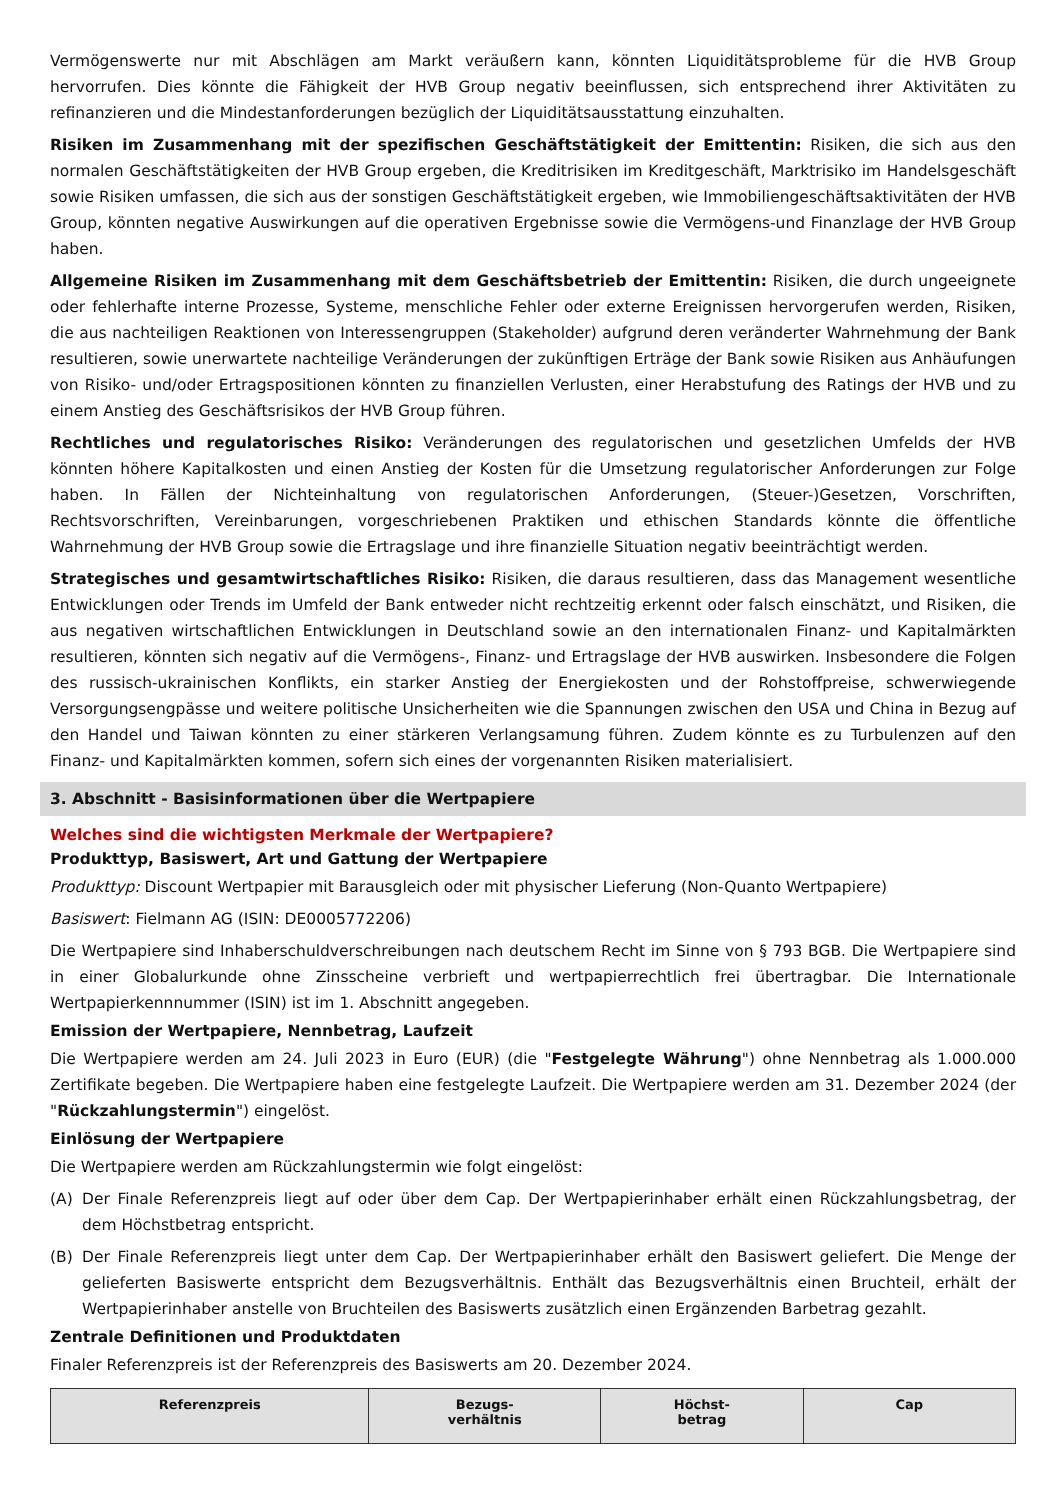Vermögenswerte nur mit Abschlägen am Markt veräußern kann, könnten Liquiditätsprobleme für die HVB Group hervorrufen. Dies könnte die Fähigkeit der HVB Group negativ beeinflussen, sich entsprechend ihrer Aktivitäten zu refinanzieren und die Mindestanforderungen bezüglich der Liquiditätsausstattung einzuhalten.
Risiken im Zusammenhang mit der spezifischen Geschäftstätigkeit der Emittentin: Risiken, die sich aus den normalen Geschäftstätigkeiten der HVB Group ergeben, die Kreditrisiken im Kreditgeschäft, Marktrisiko im Handelsgeschäft sowie Risiken umfassen, die sich aus der sonstigen Geschäftstätigkeit ergeben, wie Immobiliengeschäftsaktivitäten der HVB Group, könnten negative Auswirkungen auf die operativen Ergebnisse sowie die Vermögens-und Finanzlage der HVB Group haben.
Allgemeine Risiken im Zusammenhang mit dem Geschäftsbetrieb der Emittentin: Risiken, die durch ungeeignete oder fehlerhafte interne Prozesse, Systeme, menschliche Fehler oder externe Ereignissen hervorgerufen werden, Risiken, die aus nachteiligen Reaktionen von Interessengruppen (Stakeholder) aufgrund deren veränderter Wahrnehmung der Bank resultieren, sowie unerwartete nachteilige Veränderungen der zukünftigen Erträge der Bank sowie Risiken aus Anhäufungen von Risiko- und/oder Ertragspositionen könnten zu finanziellen Verlusten, einer Herabstufung des Ratings der HVB und zu einem Anstieg des Geschäftsrisikos der HVB Group führen.
Rechtliches und regulatorisches Risiko: Veränderungen des regulatorischen und gesetzlichen Umfelds der HVB könnten höhere Kapitalkosten und einen Anstieg der Kosten für die Umsetzung regulatorischer Anforderungen zur Folge haben. In Fällen der Nichteinhaltung von regulatorischen Anforderungen, (Steuer-)Gesetzen, Vorschriften, Rechtsvorschriften, Vereinbarungen, vorgeschriebenen Praktiken und ethischen Standards könnte die öffentliche Wahrnehmung der HVB Group sowie die Ertragslage und ihre finanzielle Situation negativ beeinträchtigt werden.
Strategisches und gesamtwirtschaftliches Risiko: Risiken, die daraus resultieren, dass das Management wesentliche Entwicklungen oder Trends im Umfeld der Bank entweder nicht rechtzeitig erkennt oder falsch einschätzt, und Risiken, die aus negativen wirtschaftlichen Entwicklungen in Deutschland sowie an den internationalen Finanz- und Kapitalmärkten resultieren, könnten sich negativ auf die Vermögens-, Finanz- und Ertragslage der HVB auswirken. Insbesondere die Folgen des russisch-ukrainischen Konflikts, ein starker Anstieg der Energiekosten und der Rohstoffpreise, schwerwiegende Versorgungsengpässe und weitere politische Unsicherheiten wie die Spannungen zwischen den USA und China in Bezug auf den Handel und Taiwan könnten zu einer stärkeren Verlangsamung führen. Zudem könnte es zu Turbulenzen auf den Finanz- und Kapitalmärkten kommen, sofern sich eines der vorgenannten Risiken materialisiert.
3. Abschnitt - Basisinformationen über die Wertpapiere
Welches sind die wichtigsten Merkmale der Wertpapiere?
Produkttyp, Basiswert, Art und Gattung der Wertpapiere
Produkttyp: Discount Wertpapier mit Barausgleich oder mit physischer Lieferung (Non-Quanto Wertpapiere)
Basiswert: Fielmann AG (ISIN: DE0005772206)
Die Wertpapiere sind Inhaberschuldverschreibungen nach deutschem Recht im Sinne von § 793 BGB. Die Wertpapiere sind in einer Globalurkunde ohne Zinsscheine verbrieft und wertpapierrechtlich frei übertragbar. Die Internationale Wertpapierkennnummer (ISIN) ist im 1. Abschnitt angegeben.
Emission der Wertpapiere, Nennbetrag, Laufzeit
Die Wertpapiere werden am 24. Juli 2023 in Euro (EUR) (die "Festgelegte Währung") ohne Nennbetrag als 1.000.000 Zertifikate begeben. Die Wertpapiere haben eine festgelegte Laufzeit. Die Wertpapiere werden am 31. Dezember 2024 (der "Rückzahlungstermin") eingelöst.
Einlösung der Wertpapiere
Die Wertpapiere werden am Rückzahlungstermin wie folgt eingelöst:
(A) Der Finale Referenzpreis liegt auf oder über dem Cap. Der Wertpapierinhaber erhält einen Rückzahlungsbetrag, der dem Höchstbetrag entspricht.
(B) Der Finale Referenzpreis liegt unter dem Cap. Der Wertpapierinhaber erhält den Basiswert geliefert. Die Menge der gelieferten Basiswerte entspricht dem Bezugsverhältnis. Enthält das Bezugsverhältnis einen Bruchteil, erhält der Wertpapierinhaber anstelle von Bruchteilen des Basiswerts zusätzlich einen Ergänzenden Barbetrag gezahlt.
Zentrale Definitionen und Produktdaten
Finaler Referenzpreis ist der Referenzpreis des Basiswerts am 20. Dezember 2024.
| Referenzpreis | Bezugs- verhältnis | Höchst- betrag | Cap |
| --- | --- | --- | --- |